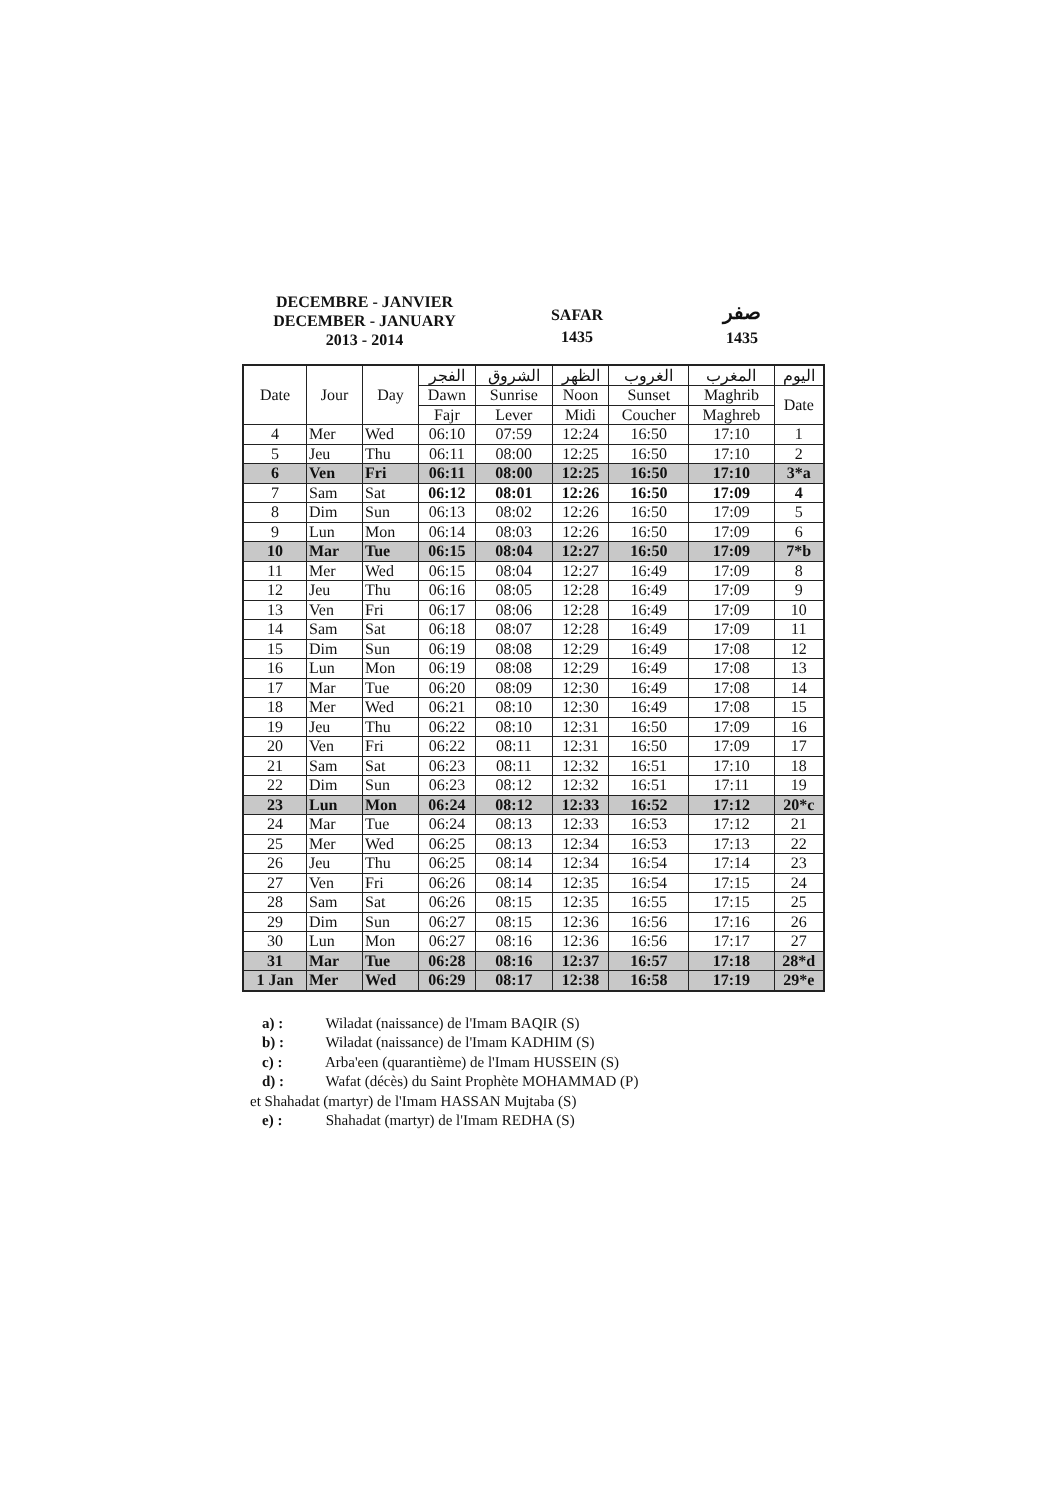DECEMBRE - JANVIER
DECEMBER - JANUARY
2013 - 2014
SAFAR
1435
صفر
1435
| Date | Jour | Day | الفجر | الشروق | الظهر | الغروب | المغرب | اليوم |
| --- | --- | --- | --- | --- | --- | --- | --- | --- |
| | | | Dawn | Sunrise | Noon | Sunset | Maghrib | Date |
| | | | Fajr | Lever | Midi | Coucher | Maghreb | |
| 4 | Mer | Wed | 06:10 | 07:59 | 12:24 | 16:50 | 17:10 | 1 |
| 5 | Jeu | Thu | 06:11 | 08:00 | 12:25 | 16:50 | 17:10 | 2 |
| 6 | Ven | Fri | 06:11 | 08:00 | 12:25 | 16:50 | 17:10 | 3*a |
| 7 | Sam | Sat | 06:12 | 08:01 | 12:26 | 16:50 | 17:09 | 4 |
| 8 | Dim | Sun | 06:13 | 08:02 | 12:26 | 16:50 | 17:09 | 5 |
| 9 | Lun | Mon | 06:14 | 08:03 | 12:26 | 16:50 | 17:09 | 6 |
| 10 | Mar | Tue | 06:15 | 08:04 | 12:27 | 16:50 | 17:09 | 7*b |
| 11 | Mer | Wed | 06:15 | 08:04 | 12:27 | 16:49 | 17:09 | 8 |
| 12 | Jeu | Thu | 06:16 | 08:05 | 12:28 | 16:49 | 17:09 | 9 |
| 13 | Ven | Fri | 06:17 | 08:06 | 12:28 | 16:49 | 17:09 | 10 |
| 14 | Sam | Sat | 06:18 | 08:07 | 12:28 | 16:49 | 17:09 | 11 |
| 15 | Dim | Sun | 06:19 | 08:08 | 12:29 | 16:49 | 17:08 | 12 |
| 16 | Lun | Mon | 06:19 | 08:08 | 12:29 | 16:49 | 17:08 | 13 |
| 17 | Mar | Tue | 06:20 | 08:09 | 12:30 | 16:49 | 17:08 | 14 |
| 18 | Mer | Wed | 06:21 | 08:10 | 12:30 | 16:49 | 17:08 | 15 |
| 19 | Jeu | Thu | 06:22 | 08:10 | 12:31 | 16:50 | 17:09 | 16 |
| 20 | Ven | Fri | 06:22 | 08:11 | 12:31 | 16:50 | 17:09 | 17 |
| 21 | Sam | Sat | 06:23 | 08:11 | 12:32 | 16:51 | 17:10 | 18 |
| 22 | Dim | Sun | 06:23 | 08:12 | 12:32 | 16:51 | 17:11 | 19 |
| 23 | Lun | Mon | 06:24 | 08:12 | 12:33 | 16:52 | 17:12 | 20*c |
| 24 | Mar | Tue | 06:24 | 08:13 | 12:33 | 16:53 | 17:12 | 21 |
| 25 | Mer | Wed | 06:25 | 08:13 | 12:34 | 16:53 | 17:13 | 22 |
| 26 | Jeu | Thu | 06:25 | 08:14 | 12:34 | 16:54 | 17:14 | 23 |
| 27 | Ven | Fri | 06:26 | 08:14 | 12:35 | 16:54 | 17:15 | 24 |
| 28 | Sam | Sat | 06:26 | 08:15 | 12:35 | 16:55 | 17:15 | 25 |
| 29 | Dim | Sun | 06:27 | 08:15 | 12:36 | 16:56 | 17:16 | 26 |
| 30 | Lun | Mon | 06:27 | 08:16 | 12:36 | 16:56 | 17:17 | 27 |
| 31 | Mar | Tue | 06:28 | 08:16 | 12:37 | 16:57 | 17:18 | 28*d |
| 1 Jan | Mer | Wed | 06:29 | 08:17 | 12:38 | 16:58 | 17:19 | 29*e |
a) : Wiladat (naissance) de l'Imam BAQIR (S)
b) : Wiladat (naissance) de l'Imam KADHIM (S)
c) : Arba'een (quarantième) de l'Imam HUSSEIN (S)
d) : Wafat (décès) du Saint Prophète MOHAMMAD (P)
et Shahadat (martyr) de l'Imam HASSAN Mujtaba (S)
e) : Shahadat (martyr) de l'Imam REDHA (S)